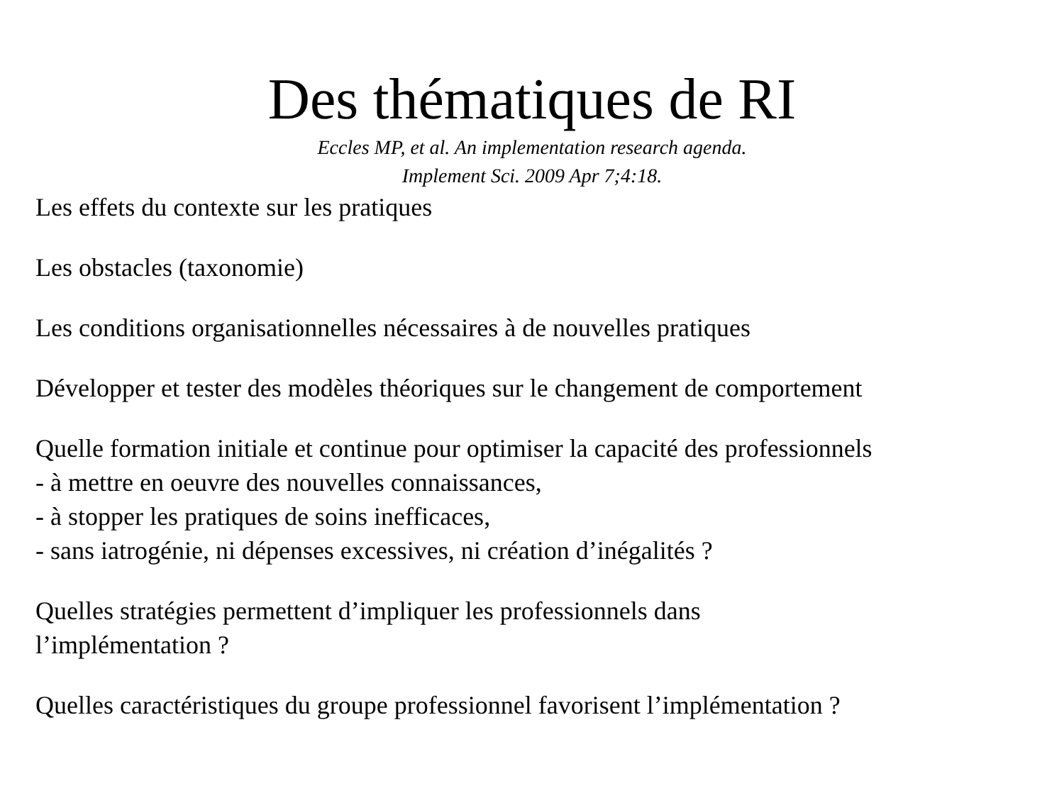Des thématiques de RI
Eccles MP, et al. An implementation research agenda.
Implement Sci. 2009 Apr 7;4:18.
Les effets du contexte sur les pratiques
Les obstacles (taxonomie)
Les conditions organisationnelles nécessaires à de nouvelles pratiques
Développer et tester des modèles théoriques sur le changement de comportement
Quelle formation initiale et continue pour optimiser la capacité des professionnels
- à mettre en oeuvre des nouvelles connaissances,
- à stopper les pratiques de soins inefficaces,
- sans iatrogénie, ni dépenses excessives, ni création d’inégalités ?
Quelles stratégies permettent d’impliquer les professionnels dans
l’implémentation ?
Quelles caractéristiques du groupe professionnel favorisent l’implémentation ?